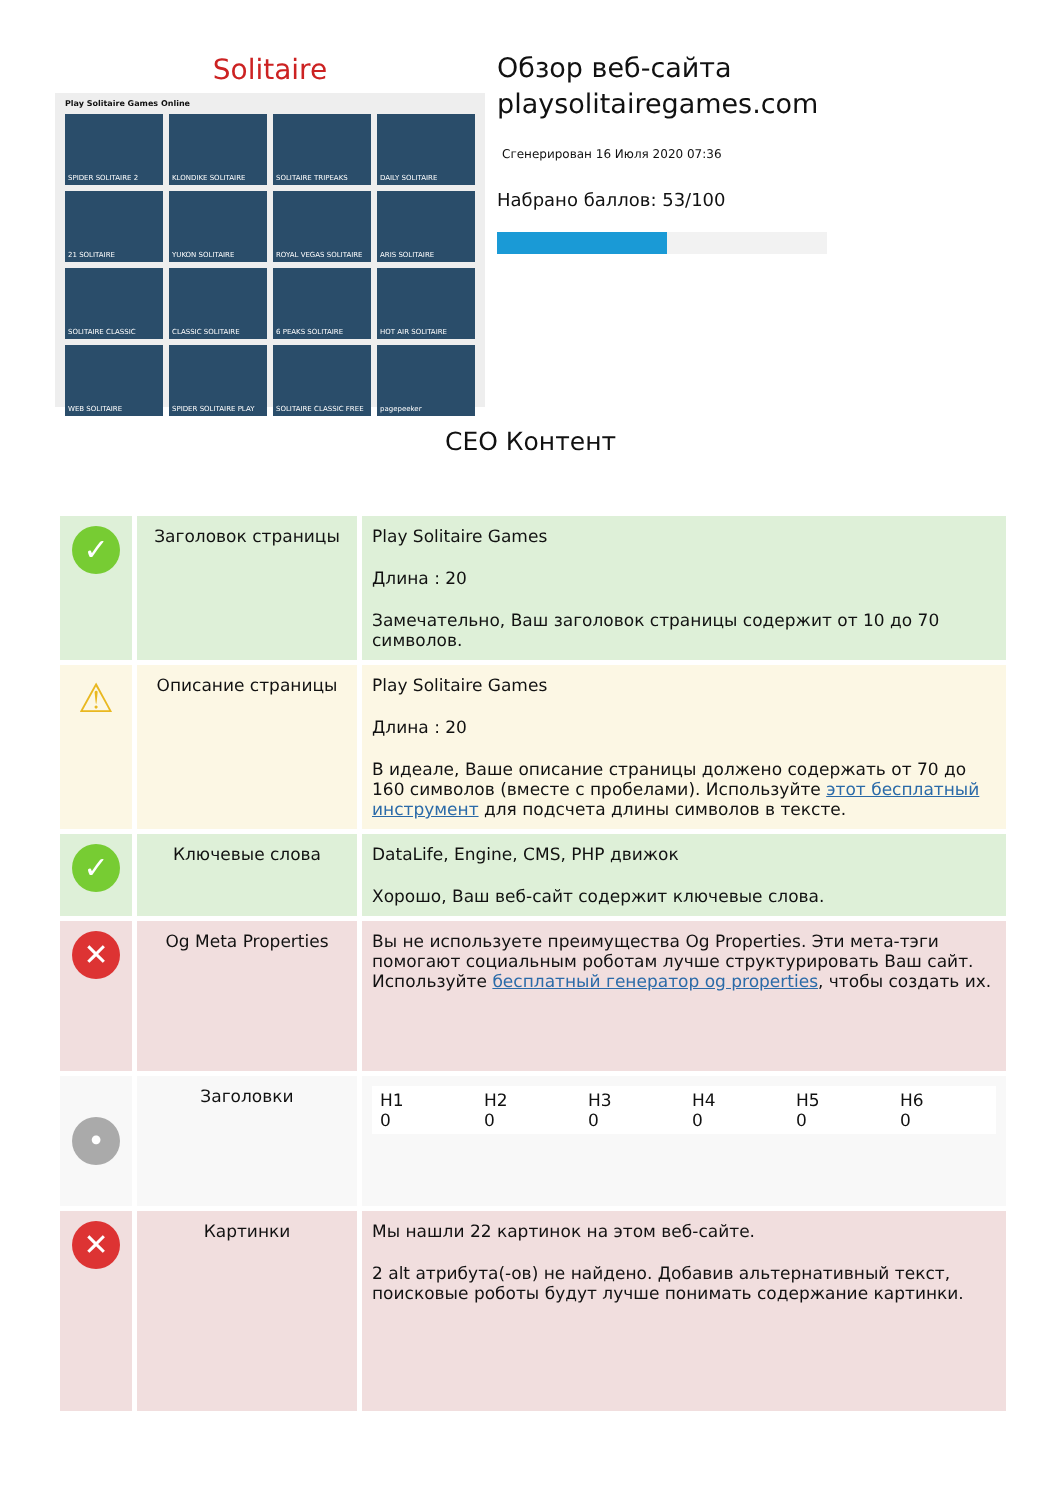Solitaire
Play Solitaire Games Online
SPIDER SOLITAIRE 2
KLONDIKE SOLITAIRE
SOLITAIRE TRIPEAKS
DAILY SOLITAIRE
21 SOLITAIRE
YUKON SOLITAIRE
ROYAL VEGAS SOLITAIRE
ARIS SOLITAIRE
SOLITAIRE CLASSIC
CLASSIC SOLITAIRE
6 PEAKS SOLITAIRE
HOT AIR SOLITAIRE
WEB SOLITAIRE
SPIDER SOLITAIRE PLAY
SOLITAIRE CLASSIC FREE
pagepeeker
Обзор веб-сайта playsolitairegames.com
Сгенерирован 16 Июля 2020 07:36
Набрано баллов: 53/100
СЕО Контент
| ✓ | Заголовок страницы | Play Solitaire Games Длина : 20 Замечательно, Ваш заголовок страницы содержит от 10 до 70 символов. |
| ⚠ | Описание страницы | Play Solitaire Games Длина : 20 В идеале, Ваше описание страницы должено содержать от 70 до 160 символов (вместе с пробелами). Используйте этот бесплатный инструмент для подсчета длины символов в тексте. |
| ✓ | Ключевые слова | DataLife, Engine, CMS, PHP движок Хорошо, Ваш веб-сайт содержит ключевые слова. |
| ✕ | Og Meta Properties | Вы не используете преимущества Og Properties. Эти мета-тэги помогают социальным роботам лучше структурировать Ваш сайт. Используйте бесплатный генератор og properties , чтобы создать их. |
| • | Заголовки | / H1 0 / H2 0 / H3 0 / H4 0 / H5 0 / H6 0 / |
| ✕ | Картинки | Мы нашли 22 картинок на этом веб-сайте. 2 alt атрибута(-ов) не найдено. Добавив альтернативный текст, поисковые роботы будут лучше понимать содержание картинки. |